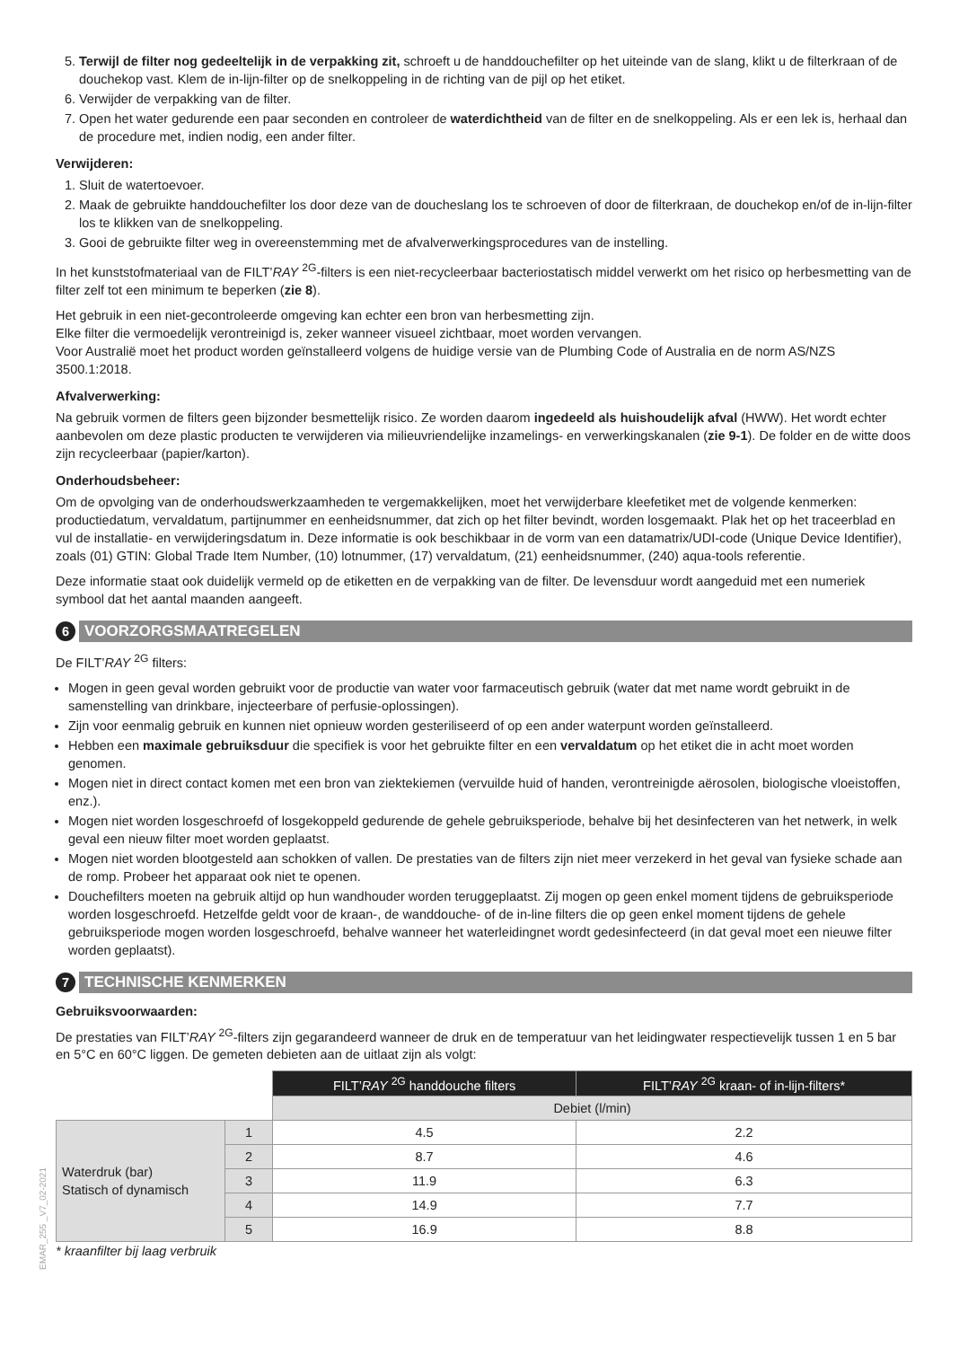5. Terwijl de filter nog gedeeltelijk in de verpakking zit, schroeft u de handdouchefilter op het uiteinde van de slang, klikt u de filterkraan of de douchekop vast. Klem de in-lijn-filter op de snelkoppeling in de richting van de pijl op het etiket.
6. Verwijder de verpakking van de filter.
7. Open het water gedurende een paar seconden en controleer de waterdichtheid van de filter en de snelkoppeling. Als er een lek is, herhaal dan de procedure met, indien nodig, een ander filter.
Verwijderen:
1. Sluit de watertoevoer.
2. Maak de gebruikte handdouchefilter los door deze van de doucheslang los te schroeven of door de filterkraan, de douchekop en/of de in-lijn-filter los te klikken van de snelkoppeling.
3. Gooi de gebruikte filter weg in overeenstemming met de afvalverwerkingsprocedures van de instelling.
In het kunststofmateriaal van de FILT’RAY <sup>2G</sup>-filters is een niet-recycleerbaar bacteriostatisch middel verwerkt om het risico op herbesmetting van de filter zelf tot een minimum te beperken (zie 8).
Het gebruik in een niet-gecontroleerde omgeving kan echter een bron van herbesmetting zijn.
Elke filter die vermoedelijk verontreinigd is, zeker wanneer visueel zichtbaar, moet worden vervangen.
Voor Australië moet het product worden geïnstalleerd volgens de huidige versie van de Plumbing Code of Australia en de norm AS/NZS 3500.1:2018.
Afvalverwerking:
Na gebruik vormen de filters geen bijzonder besmettelijk risico. Ze worden daarom ingedeeld als huishoudelijk afval (HWW). Het wordt echter aanbevolen om deze plastic producten te verwijderen via milieuvriendelijke inzamelings- en verwerkingskanalen (zie 9-1). De folder en de witte doos zijn recycleerbaar (papier/karton).
Onderhoudsbeheer:
Om de opvolging van de onderhoudswerkzaamheden te vergemakkelijken, moet het verwijderbare kleefetiket met de volgende kenmerken: productiedatum, vervaldatum, partijnummer en eenheidsnummer, dat zich op het filter bevindt, worden losgemaakt. Plak het op het traceerblad en vul de installatie- en verwijderingsdatum in. Deze informatie is ook beschikbaar in de vorm van een datamatrix/UDI-code (Unique Device Identifier), zoals (01) GTIN: Global Trade Item Number, (10) lotnummer, (17) vervaldatum, (21) eenheidsnummer, (240) aqua-tools referentie.
Deze informatie staat ook duidelijk vermeld op de etiketten en de verpakking van de filter. De levensduur wordt aangeduid met een numeriek symbool dat het aantal maanden aangeeft.
6
VOORZORGSMAATREGELEN
De FILT’RAY <sup>2G</sup> filters:
Mogen in geen geval worden gebruikt voor de productie van water voor farmaceutisch gebruik (water dat met name wordt gebruikt in de samenstelling van drinkbare, injecteerbare of perfusie-oplossingen).
Zijn voor eenmalig gebruik en kunnen niet opnieuw worden gesteriliseerd of op een ander waterpunt worden geïnstalleerd.
Hebben een maximale gebruiksduur die specifiek is voor het gebruikte filter en een vervaldatum op het etiket die in acht moet worden genomen.
Mogen niet in direct contact komen met een bron van ziektekiemen (vervuilde huid of handen, verontreinigde aërosolen, biologische vloeistoffen, enz.).
Mogen niet worden losgeschroefd of losgekoppeld gedurende de gehele gebruiksperiode, behalve bij het desinfecteren van het netwerk, in welk geval een nieuw filter moet worden geplaatst.
Mogen niet worden blootgesteld aan schokken of vallen. De prestaties van de filters zijn niet meer verzekerd in het geval van fysieke schade aan de romp. Probeer het apparaat ook niet te openen.
Douchefilters moeten na gebruik altijd op hun wandhouder worden teruggeplaatst. Zij mogen op geen enkel moment tijdens de gebruiksperiode worden losgeschroefd. Hetzelfde geldt voor de kraan-, de wanddouche- of de in-line filters die op geen enkel moment tijdens de gehele gebruiksperiode mogen worden losgeschroefd, behalve wanneer het waterleidingnet wordt gedesinfecteerd (in dat geval moet een nieuwe filter worden geplaatst).
7
TECHNISCHE KENMERKEN
Gebruiksvoorwaarden:
De prestaties van FILT’RAY <sup>2G</sup>-filters zijn gegarandeerd wanneer de druk en de temperatuur van het leidingwater respectievelijk tussen 1 en 5 bar en 5°C en 60°C liggen. De gemeten debieten aan de uitlaat zijn als volgt:
| | | FILT’ RAY <sup>2G</sup> handdouche filters | FILT’ RAY <sup>2G</sup> kraan- of in-lijn-filters* |
| | | Debiet (l/min) | |
| Waterdruk (bar) Statisch of dynamisch | 1 | 4.5 | 2.2 |
| | 2 | 8.7 | 4.6 |
| | 3 | 11.9 | 6.3 |
| | 4 | 14.9 | 7.7 |
| | 5 | 16.9 | 8.8 |
* kraanfilter bij laag verbruik
EMAR_255 _V7_02-2021